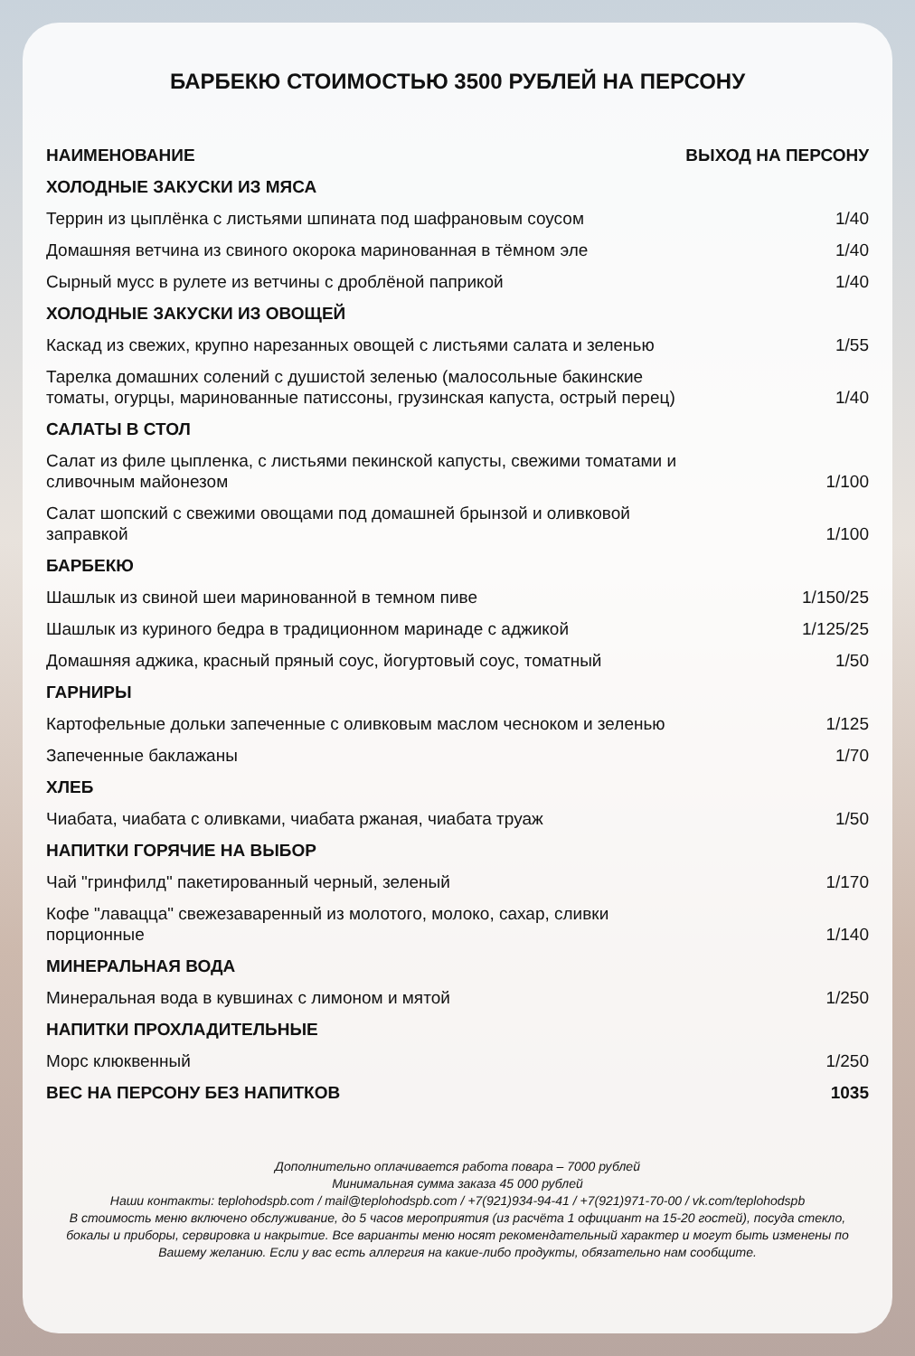БАРБЕКЮ СТОИМОСТЬЮ 3500 РУБЛЕЙ НА ПЕРСОНУ
| НАИМЕНОВАНИЕ | ВЫХОД НА ПЕРСОНУ |
| --- | --- |
| ХОЛОДНЫЕ ЗАКУСКИ ИЗ МЯСА | |
| Террин из цыплёнка с листьями шпината под шафрановым соусом | 1/40 |
| Домашняя ветчина из свиного окорока маринованная в тёмном эле | 1/40 |
| Сырный мусс в рулете из ветчины с дроблёной паприкой | 1/40 |
| ХОЛОДНЫЕ ЗАКУСКИ ИЗ ОВОЩЕЙ | |
| Каскад из свежих, крупно нарезанных овощей с листьями салата и зеленью | 1/55 |
| Тарелка домашних солений с душистой зеленью (малосольные бакинские томаты, огурцы, маринованные патиссоны, грузинская капуста, острый перец) | 1/40 |
| САЛАТЫ В СТОЛ | |
| Салат из филе цыпленка, с листьями пекинской капусты, свежими томатами и сливочным майонезом | 1/100 |
| Салат шопский с свежими овощами под домашней брынзой и оливковой заправкой | 1/100 |
| БАРБЕКЮ | |
| Шашлык из свиной шеи маринованной в темном пиве | 1/150/25 |
| Шашлык из куриного бедра в традиционном маринаде с аджикой | 1/125/25 |
| Домашняя аджика, красный пряный соус, йогуртовый соус, томатный | 1/50 |
| ГАРНИРЫ | |
| Картофельные дольки запеченные с оливковым маслом чесноком и зеленью | 1/125 |
| Запеченные баклажаны | 1/70 |
| ХЛЕБ | |
| Чиабата, чиабата с оливками, чиабата ржаная, чиабата труаж | 1/50 |
| НАПИТКИ ГОРЯЧИЕ НА ВЫБОР | |
| Чай "гринфилд" пакетированный черный, зеленый | 1/170 |
| Кофе "лавацца" свежезаваренный из молотого, молоко, сахар, сливки порционные | 1/140 |
| МИНЕРАЛЬНАЯ ВОДА | |
| Минеральная вода в кувшинах с лимоном и мятой | 1/250 |
| НАПИТКИ ПРОХЛАДИТЕЛЬНЫЕ | |
| Морс клюквенный | 1/250 |
| ВЕС НА ПЕРСОНУ БЕЗ НАПИТКОВ | 1035 |
Дополнительно оплачивается работа повара – 7000 рублей
Минимальная сумма заказа 45 000 рублей
Наши контакты: teplohodspb.com / mail@teplohodspb.com / +7(921)934-94-41 / +7(921)971-70-00 / vk.com/teplohodspb
В стоимость меню включено обслуживание, до 5 часов мероприятия (из расчёта 1 официант на 15-20 гостей), посуда стекло, бокалы и приборы, сервировка и накрытие. Все варианты меню носят рекомендательный характер и могут быть изменены по Вашему желанию. Если у вас есть аллергия на какие-либо продукты, обязательно нам сообщите.